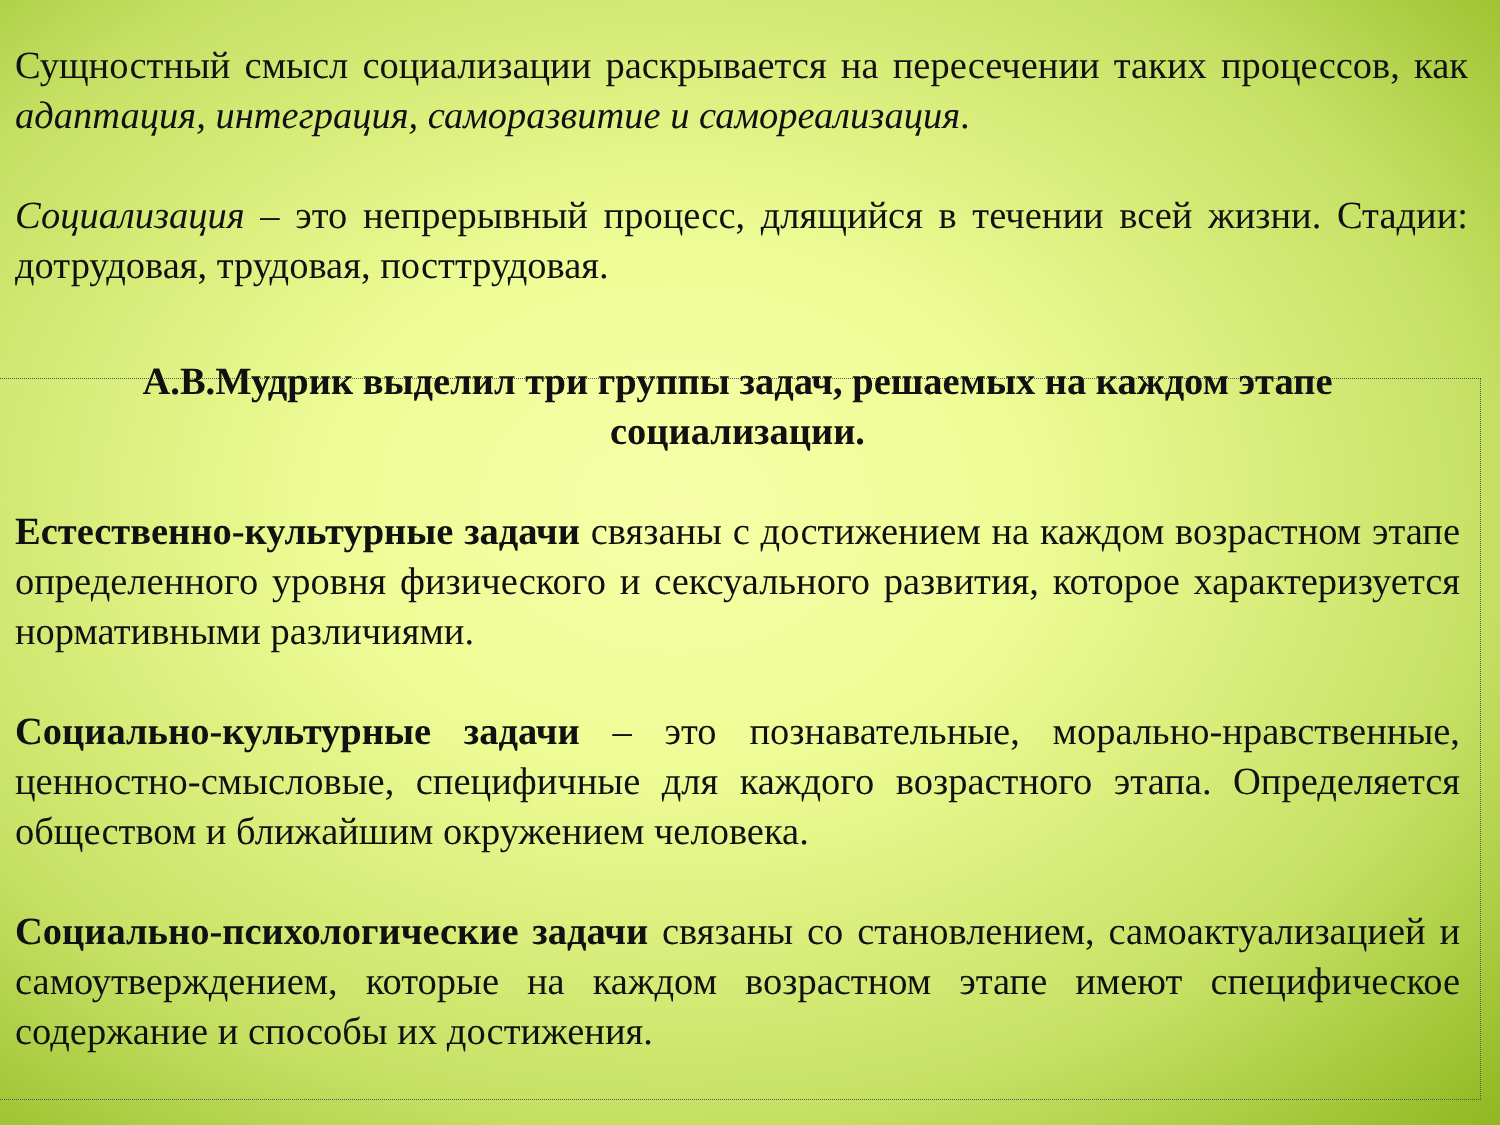Сущностный смысл социализации раскрывается на пересечении таких процессов, как адаптация, интеграция, саморазвитие и самореализация.
Социализация – это непрерывный процесс, длящийся в течении всей жизни. Стадии: дотрудовая, трудовая, посттрудовая.
А.В.Мудрик выделил три группы задач, решаемых на каждом этапе социализации.
Естественно-культурные задачи связаны с достижением на каждом возрастном этапе определенного уровня физического и сексуального развития, которое характеризуется нормативными различиями.
Социально-культурные задачи – это познавательные, морально-нравственные, ценностно-смысловые, специфичные для каждого возрастного этапа. Определяется обществом и ближайшим окружением человека.
Социально-психологические задачи связаны со становлением, самоактуализацией и самоутверждением, которые на каждом возрастном этапе имеют специфическое содержание и способы их достижения.